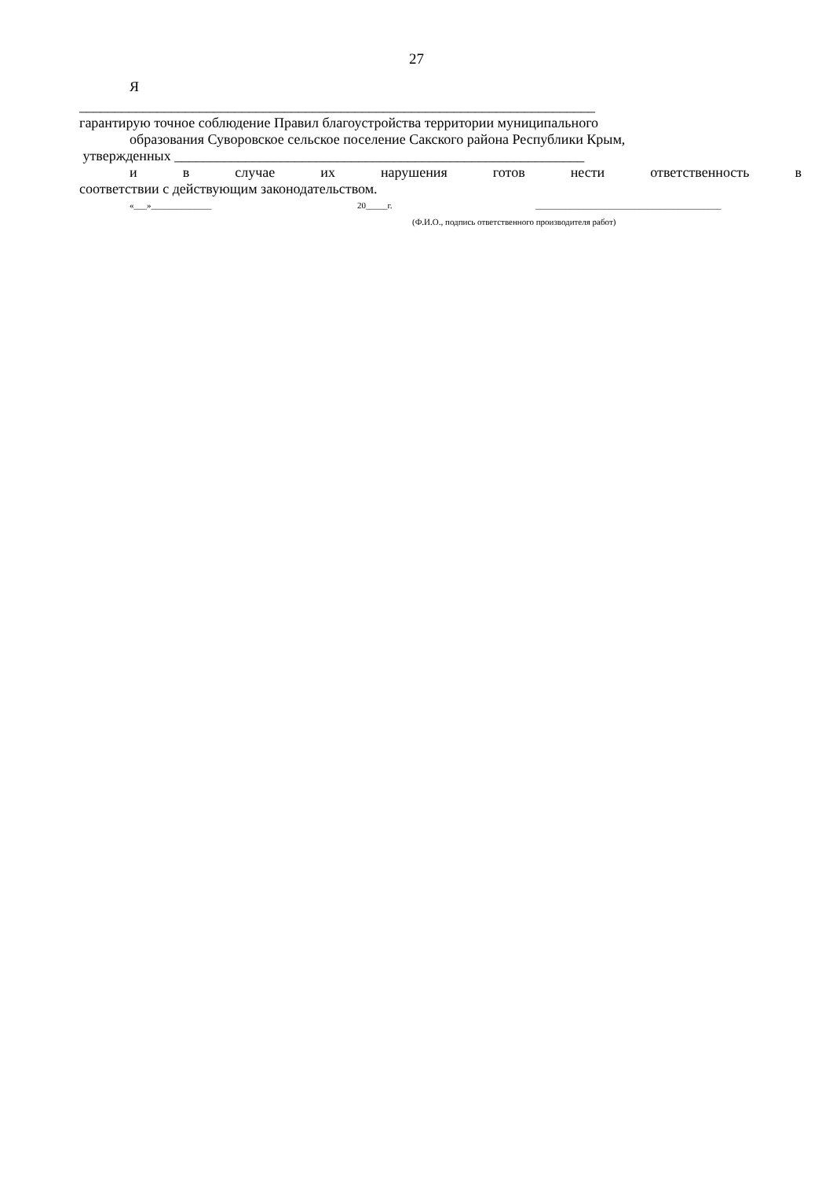27
Я
_________________________________________________________________________
гарантирую точное соблюдение Правил благоустройства территории муниципального
образования Суворовское сельское поселение Сакского района Республики Крым,
утвержденных __________________________________________________________
и в случае их нарушения готов нести ответственность в
соответствии с действующим законодательством.
«___»______________ 20_____г. ___________________________________________
(Ф.И.О., подпись ответственного производителя работ)